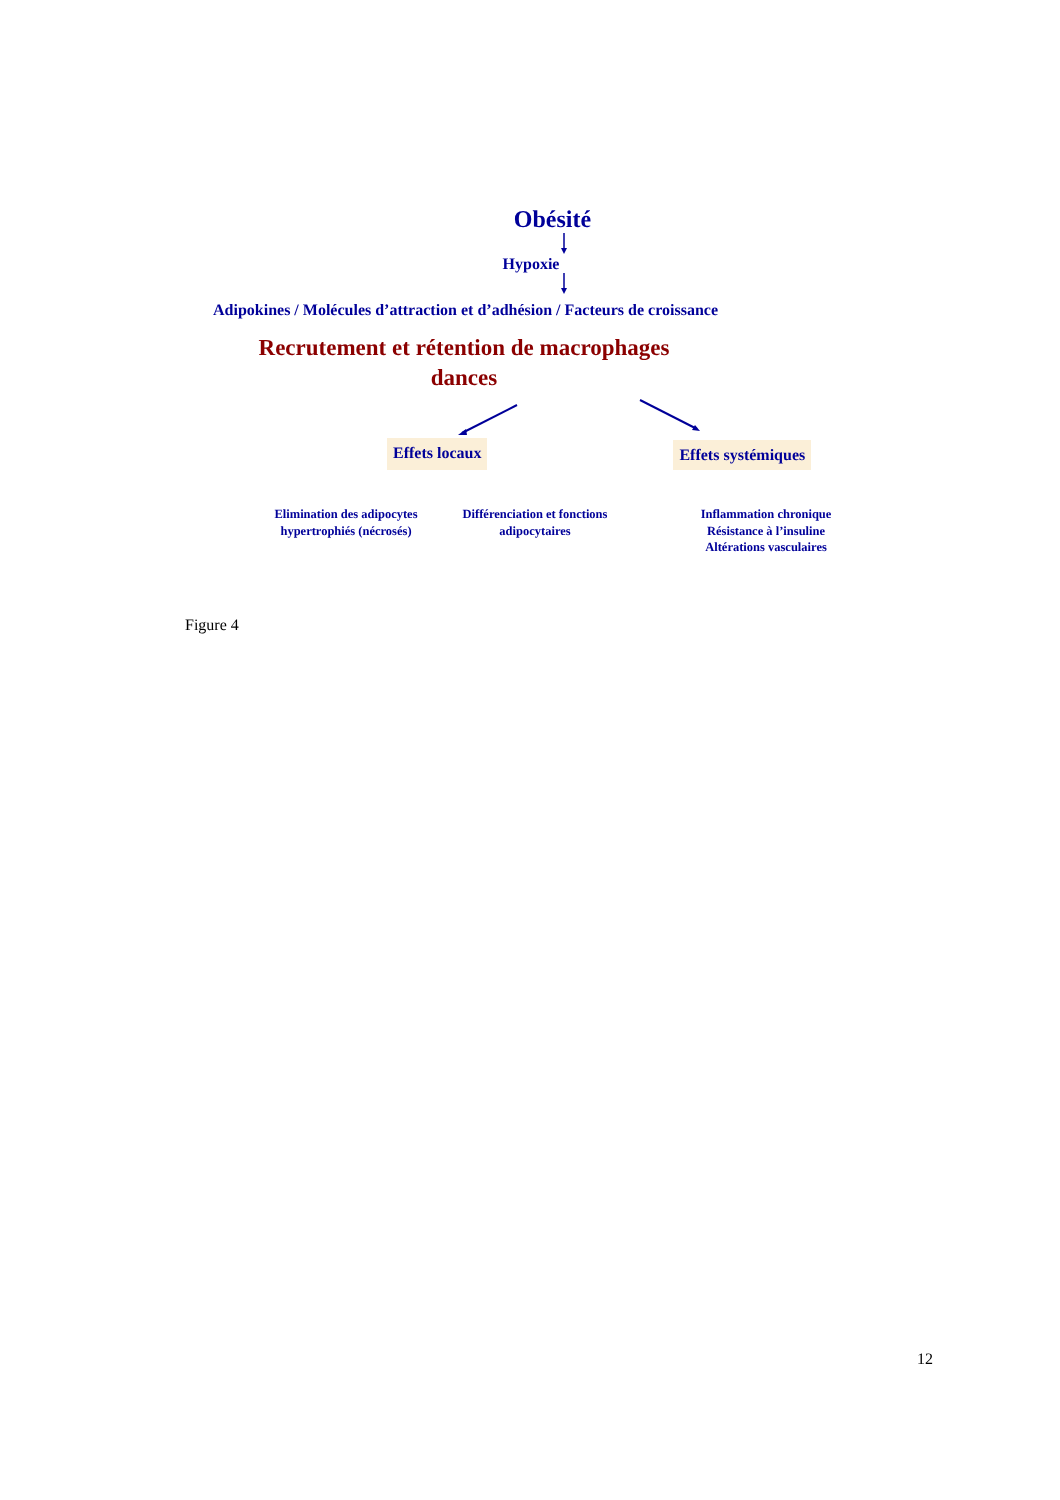Obésité
Hypoxie
Adipokines / Molécules d’attraction et d’adhésion / Facteurs de croissance
Recrutement et rétention de macrophages
dances
Effets locaux Effets systémiques
Elimination des adipocytes hypertrophiés (nécrosés)
Différenciation et fonctions adipocytaires
Inflammation chronique
Résistance à l’insuline
Altérations vasculaires
Figure 4
12